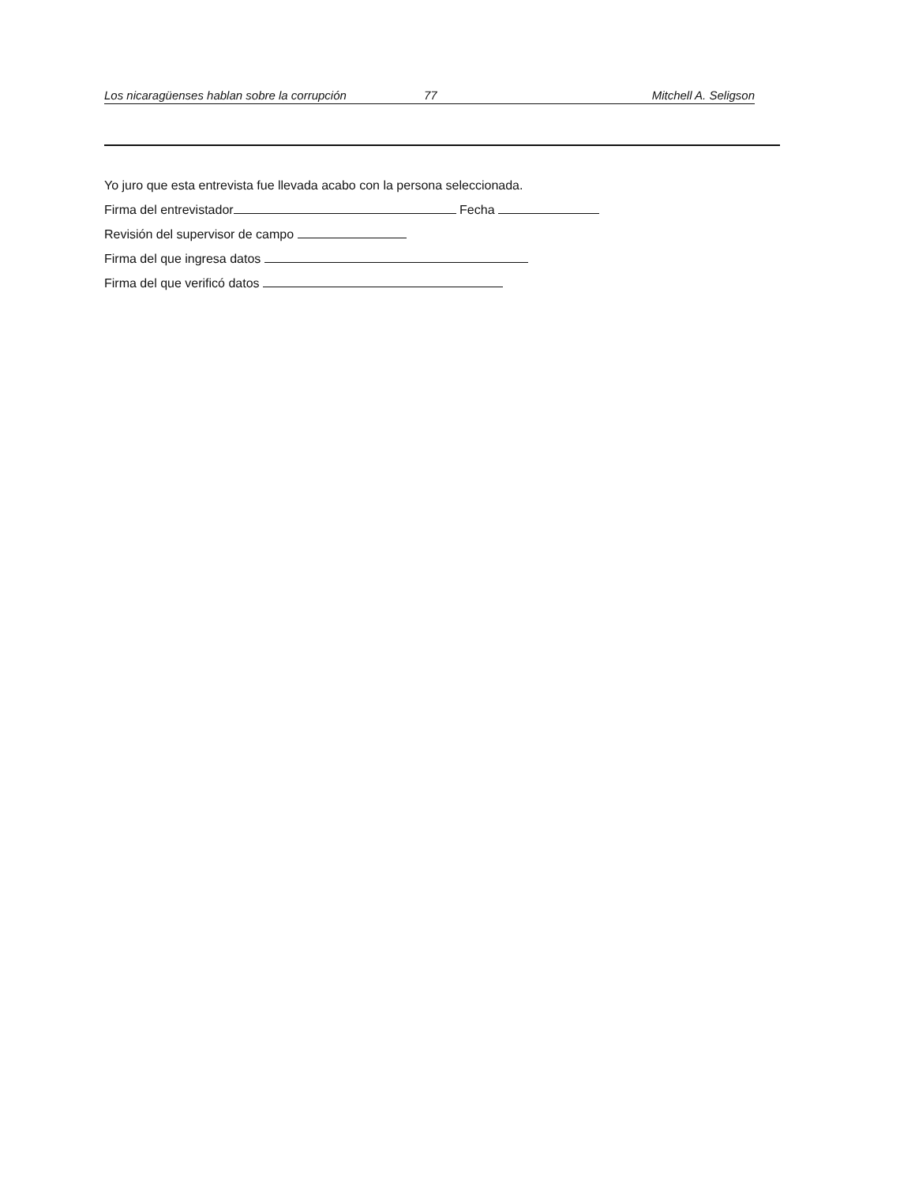Los nicaragüenses hablan sobre la corrupción 77 Mitchell A. Seligson
Yo juro que esta entrevista fue llevada acabo con la persona seleccionada.
Firma del entrevistador Fecha
Revisión del supervisor de campo
Firma del que ingresa datos
Firma del que verificó datos